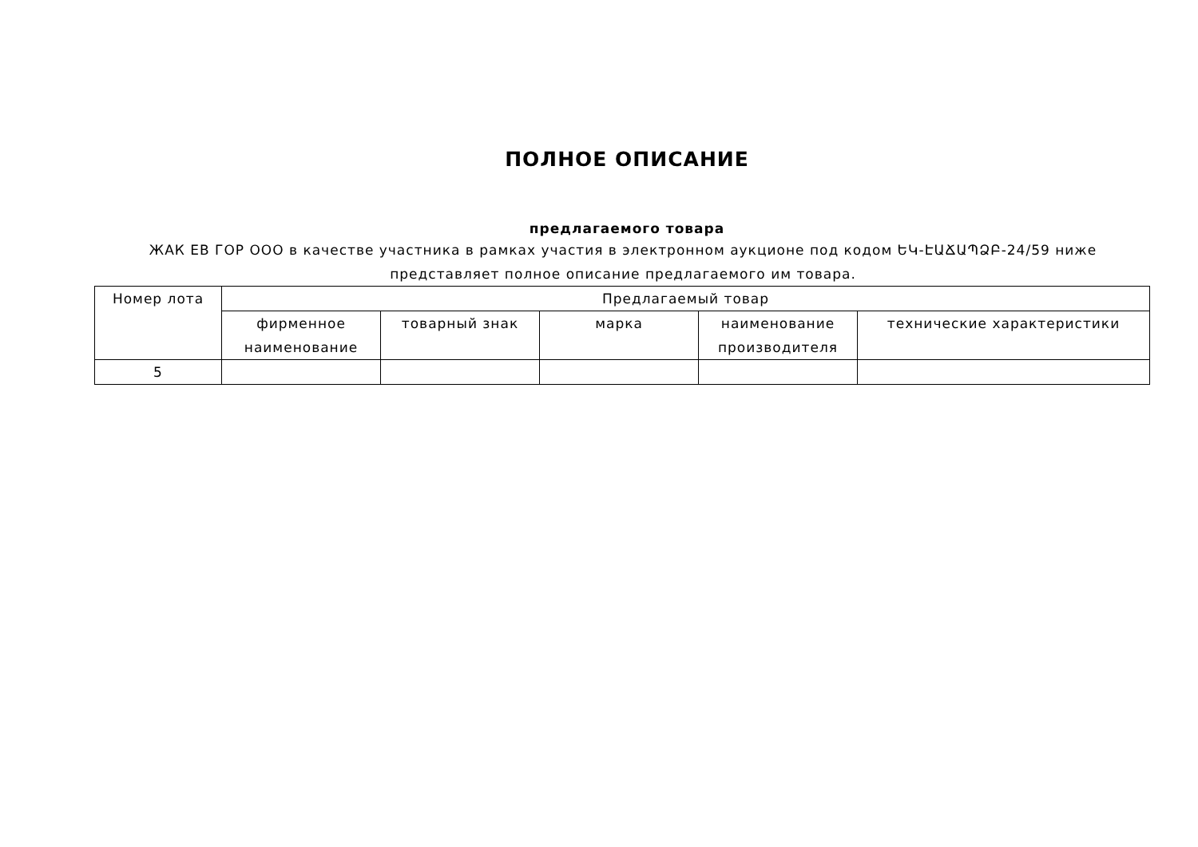ПОЛНОЕ ОПИСАНИЕ
предлагаемого товара
ЖАК ЕВ ГОР ООО в качестве участника в рамках участия в электронном аукционе под кодом ԵԿ-ԷԱՃԱՊՁԲ-24/59 ниже представляет полное описание предлагаемого им товара.
| Номер лота | Предлагаемый товар | | | | |
| --- | --- | --- | --- | --- | --- |
| | фирменное наименование | товарный знак | марка | наименование производителя | технические характеристики |
| 5 | | | | | |